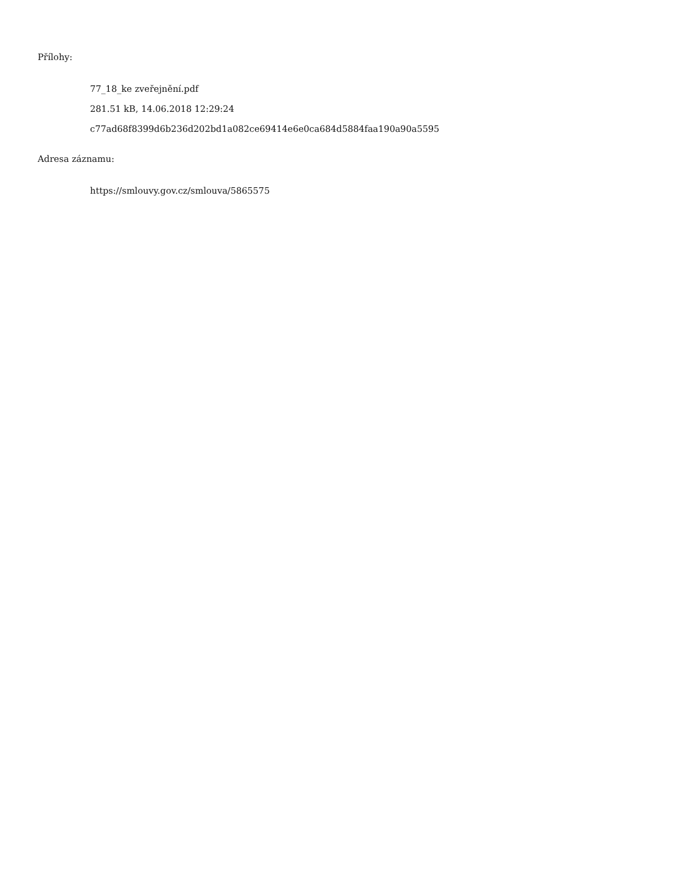Přílohy:
77_18_ke zveřejnění.pdf
281.51 kB, 14.06.2018 12:29:24
c77ad68f8399d6b236d202bd1a082ce69414e6e0ca684d5884faa190a90a5595
Adresa záznamu:
https://smlouvy.gov.cz/smlouva/5865575